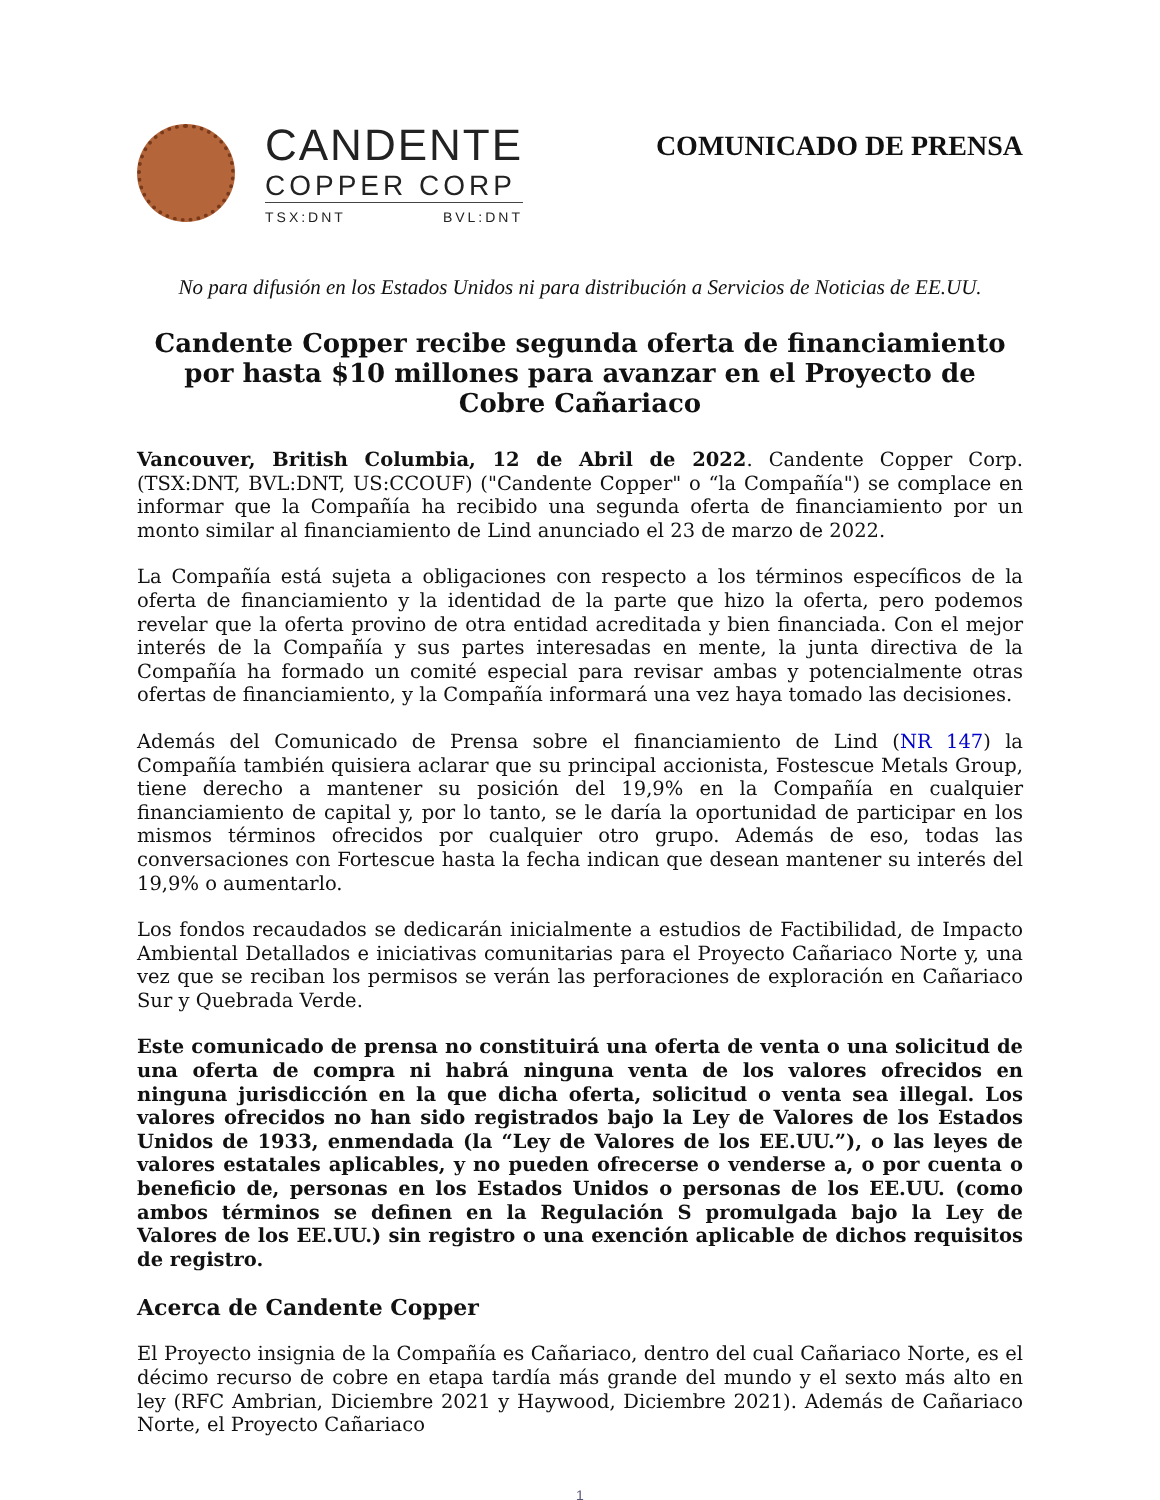CANDENTE
COPPER CORP
TSX:DNT BVL:DNT
COMUNICADO DE PRENSA
No para difusión en los Estados Unidos ni para distribución a Servicios de Noticias de EE.UU.
Candente Copper recibe segunda oferta de financiamiento por hasta $10 millones para avanzar en el Proyecto de Cobre Cañariaco
Vancouver, British Columbia, 12 de Abril de 2022. Candente Copper Corp. (TSX:DNT, BVL:DNT, US:CCOUF) ("Candente Copper" o “la Compañía") se complace en informar que la Compañía ha recibido una segunda oferta de financiamiento por un monto similar al financiamiento de Lind anunciado el 23 de marzo de 2022.
La Compañía está sujeta a obligaciones con respecto a los términos específicos de la oferta de financiamiento y la identidad de la parte que hizo la oferta, pero podemos revelar que la oferta provino de otra entidad acreditada y bien financiada. Con el mejor interés de la Compañía y sus partes interesadas en mente, la junta directiva de la Compañía ha formado un comité especial para revisar ambas y potencialmente otras ofertas de financiamiento, y la Compañía informará una vez haya tomado las decisiones.
Además del Comunicado de Prensa sobre el financiamiento de Lind (NR 147) la Compañía también quisiera aclarar que su principal accionista, Fostescue Metals Group, tiene derecho a mantener su posición del 19,9% en la Compañía en cualquier financiamiento de capital y, por lo tanto, se le daría la oportunidad de participar en los mismos términos ofrecidos por cualquier otro grupo. Además de eso, todas las conversaciones con Fortescue hasta la fecha indican que desean mantener su interés del 19,9% o aumentarlo.
Los fondos recaudados se dedicarán inicialmente a estudios de Factibilidad, de Impacto Ambiental Detallados e iniciativas comunitarias para el Proyecto Cañariaco Norte y, una vez que se reciban los permisos se verán las perforaciones de exploración en Cañariaco Sur y Quebrada Verde.
Este comunicado de prensa no constituirá una oferta de venta o una solicitud de una oferta de compra ni habrá ninguna venta de los valores ofrecidos en ninguna jurisdicción en la que dicha oferta, solicitud o venta sea illegal. Los valores ofrecidos no han sido registrados bajo la Ley de Valores de los Estados Unidos de 1933, enmendada (la “Ley de Valores de los EE.UU.”), o las leyes de valores estatales aplicables, y no pueden ofrecerse o venderse a, o por cuenta o beneficio de, personas en los Estados Unidos o personas de los EE.UU. (como ambos términos se definen en la Regulación S promulgada bajo la Ley de Valores de los EE.UU.) sin registro o una exención aplicable de dichos requisitos de registro.
Acerca de Candente Copper
El Proyecto insignia de la Compañía es Cañariaco, dentro del cual Cañariaco Norte, es el décimo recurso de cobre en etapa tardía más grande del mundo y el sexto más alto en ley (RFC Ambrian, Diciembre 2021 y Haywood, Diciembre 2021). Además de Cañariaco Norte, el Proyecto Cañariaco
1